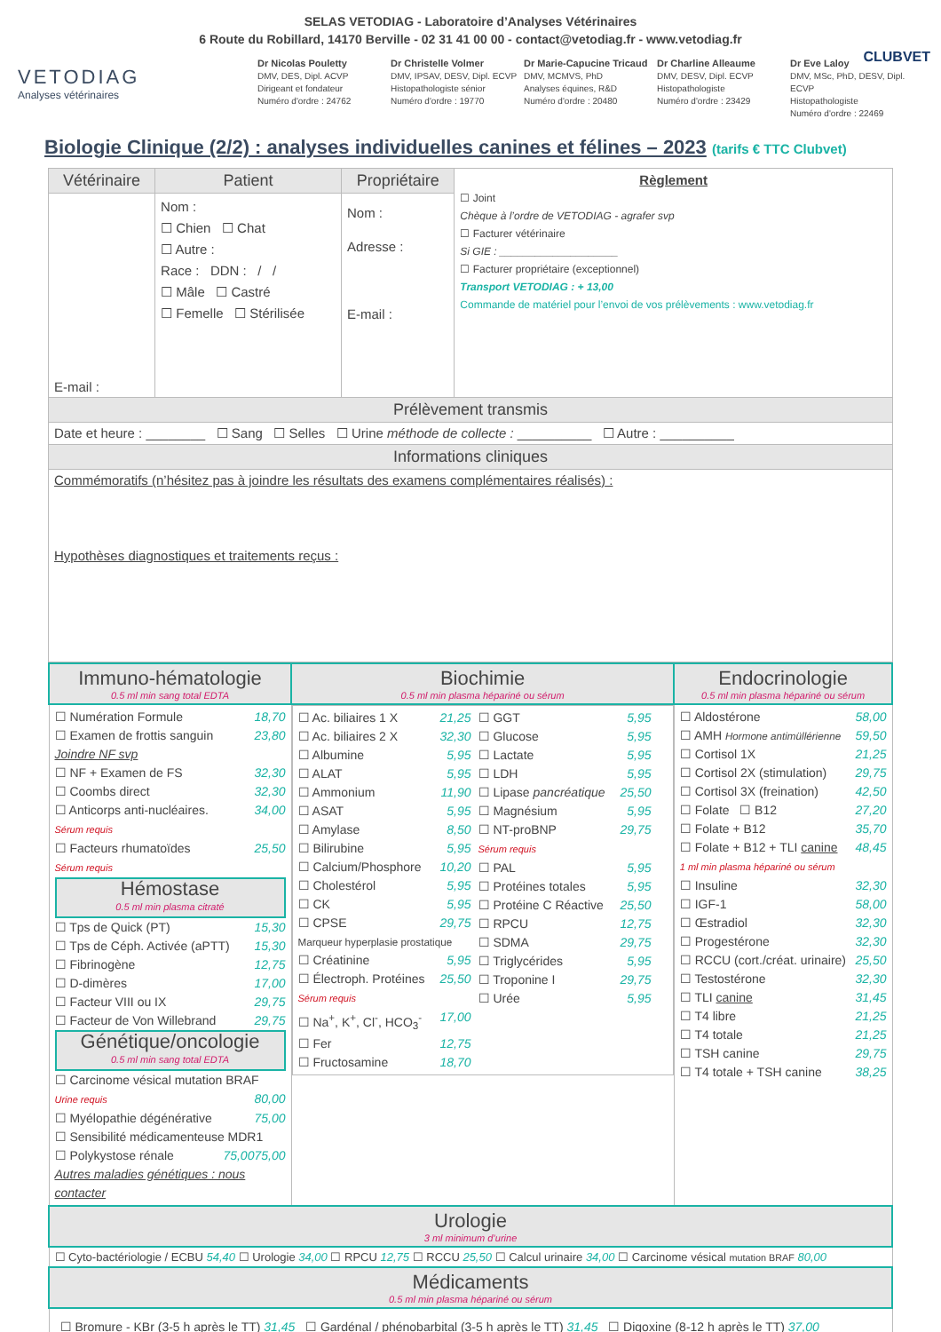SELAS VETODIAG - Laboratoire d’Analyses Vétérinaires
6 Route du Robillard, 14170 Berville - 02 31 41 00 00 - contact@vetodiag.fr - www.vetodiag.fr
CLUBVET
VETODIAG
Analyses vétérinaires
Dr Nicolas Pouletty
DMV, DES, Dipl. ACVP
Dirigeant et fondateur
Numéro d'ordre : 24762
Dr Christelle Volmer
DMV, IPSAV, DESV, Dipl. ECVP
Histopathologiste sénior
Numéro d'ordre : 19770
Dr Marie-Capucine Tricaud
DMV, MCMVS, PhD
Analyses équines, R&D
Numéro d'ordre : 20480
Dr Charline Alleaume
DMV, DESV, Dipl. ECVP
Histopathologiste
Numéro d'ordre : 23429
Dr Eve Laloy
DMV, MSc, PhD, DESV, Dipl. ECVP
Histopathologiste
Numéro d'ordre : 22469
Biologie Clinique (2/2) : analyses individuelles canines et félines – 2023 (tarifs € TTC Clubvet)
| Vétérinaire | Patient | Propriétaire | Règlement ☐ Joint Chèque à l’ordre de VETODIAG - agrafer svp ☐ Facturer vétérinaire Si GIE : ____________________ ☐ Facturer propriétaire (exceptionnel) Transport VETODIAG : + 13,00 Commande de matériel pour l’envoi de vos prélèvements : www.vetodiag.fr |
| E-mail : | Nom : ☐ Chien ☐ Chat ☐ Autre : Race : DDN : / / ☐ Mâle ☐ Castré ☐ Femelle ☐ Stérilisée | Nom : Adresse : E-mail : | |
| Prélèvement transmis | | | |
| Date et heure : ________ ☐ Sang ☐ Selles ☐ Urine méthode de collecte : __________ ☐ Autre : __________ | | | |
| Informations cliniques | | | |
| Commémoratifs (n’hésitez pas à joindre les résultats des examens complémentaires réalisés) : Hypothèses diagnostiques et traitements reçus : | | | |
| Immuno-hématologie 0.5 ml min sang total EDTA | Biochimie 0.5 ml min plasma hépariné ou sérum | Endocrinologie 0.5 ml min plasma hépariné ou sérum |
| ☐ Numération Formule 18,70 ☐ Examen de frottis sanguin 23,80 Joindre NF svp ☐ NF + Examen de FS 32,30 ☐ Coombs direct 32,30 ☐ Anticorps anti-nucléaires. 34,00 Sérum requis ☐ Facteurs rhumatoïdes 25,50 Sérum requis Hémostase 0.5 ml min plasma citraté ☐ Tps de Quick (PT) 15,30 ☐ Tps de Céph. Activée (aPTT) 15,30 ☐ Fibrinogène 12,75 ☐ D-dimères 17,00 ☐ Facteur VIII ou IX 29,75 ☐ Facteur de Von Willebrand 29,75 Génétique/oncologie 0.5 ml min sang total EDTA ☐ Carcinome vésical mutation BRAF 80,00 Urine requis ☐ Myélopathie dégénérative 75,00 ☐ Sensibilité médicamenteuse MDR1 75,00 ☐ Polykystose rénale 75,00 Autres maladies génétiques : nous contacter | ☐ Ac. biliaires 1 X 21,25 ☐ Ac. biliaires 2 X 32,30 ☐ Albumine 5,95 ☐ ALAT 5,95 ☐ Ammonium 11,90 ☐ ASAT 5,95 ☐ Amylase 8,50 ☐ Bilirubine 5,95 ☐ Calcium/Phosphore 10,20 ☐ Cholestérol 5,95 ☐ CK 5,95 ☐ CPSE 29,75 Marqueur hyperplasie prostatique ☐ Créatinine 5,95 ☐ Électroph. Protéines 25,50 Sérum requis ☐ Na<sup>+</sup>, K<sup>+</sup>, Cl<sup>-</sup>, HCO<sub>3</sub><sup>-</sup> 17,00 ☐ Fer 12,75 ☐ Fructosamine 18,70 ☐ GGT 5,95 ☐ Glucose 5,95 ☐ Lactate 5,95 ☐ LDH 5,95 ☐ Lipase pancréatique 25,50 ☐ Magnésium 5,95 ☐ NT-proBNP 29,75 Sérum requis ☐ PAL 5,95 ☐ Protéines totales 5,95 ☐ Protéine C Réactive 25,50 ☐ RPCU 12,75 ☐ SDMA 29,75 ☐ Triglycérides 5,95 ☐ Troponine I 29,75 ☐ Urée 5,95 | ☐ Aldostérone 58,00 ☐ AMH Hormone antimüllérienne 59,50 ☐ Cortisol 1X 21,25 ☐ Cortisol 2X (stimulation) 29,75 ☐ Cortisol 3X (freination) 42,50 ☐ Folate ☐ B12 27,20 ☐ Folate + B12 35,70 ☐ Folate + B12 + TLI canine 48,45 1 ml min plasma hépariné ou sérum ☐ Insuline 32,30 ☐ IGF-1 58,00 ☐ Œstradiol 32,30 ☐ Progestérone 32,30 ☐ RCCU (cort./créat. urinaire) 25,50 ☐ Testostérone 32,30 ☐ TLI canine 31,45 ☐ T4 libre 21,25 ☐ T4 totale 21,25 ☐ TSH canine 29,75 ☐ T4 totale + TSH canine 38,25 |
| Urologie 3 ml minimum d’urine | | |
| ☐ Cyto-bactériologie / ECBU 54,40 ☐ Urologie 34,00 ☐ RPCU 12,75 ☐ RCCU 25,50 ☐ Calcul urinaire 34,00 ☐ Carcinome vésical mutation BRAF 80,00 | | |
| Médicaments 0.5 ml min plasma hépariné ou sérum | | |
| ☐ Bromure - KBr (3-5 h après le TT) 31,45 ☐ Gardénal / phénobarbital (3-5 h après le TT) 31,45 ☐ Digoxine (8-12 h après le TT) 37,00 | | |